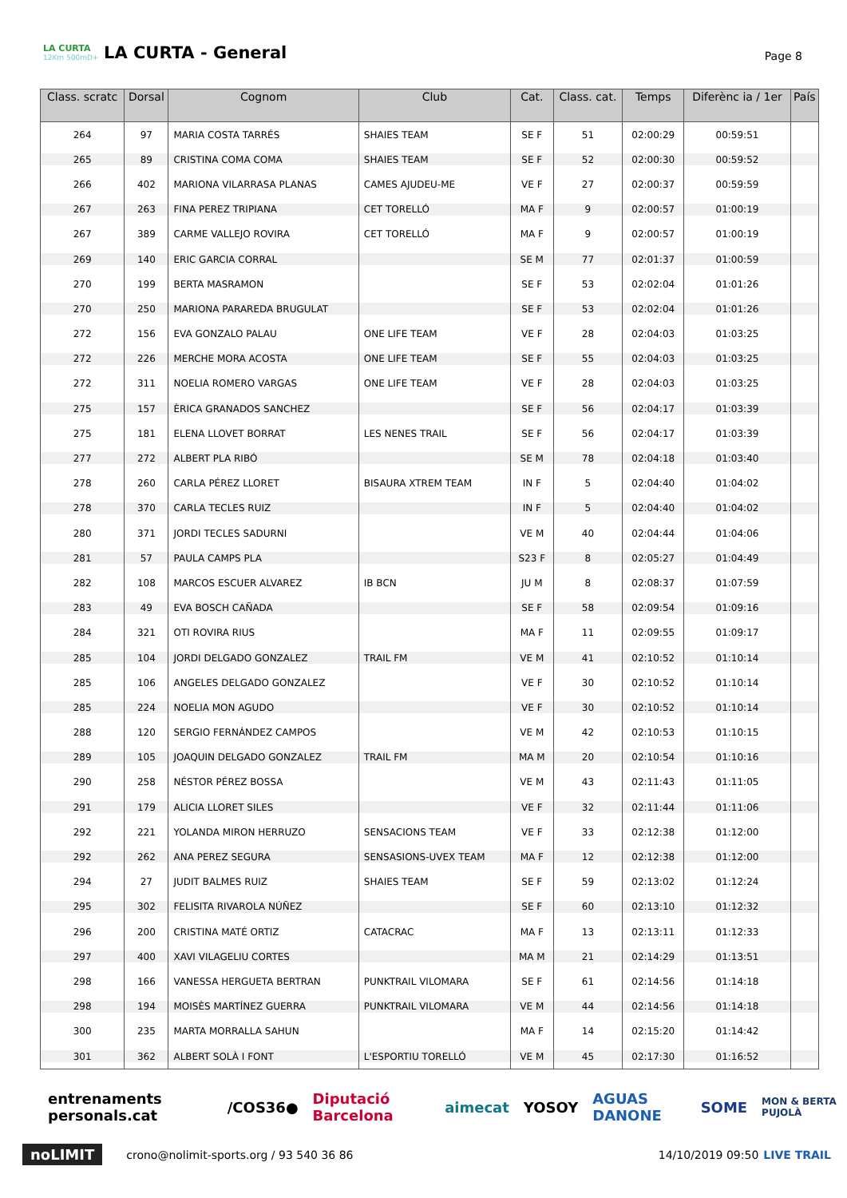LA CURTA
12Km 500mD+
LA CURTA - General
Page 8
| Class. scratc | Dorsal | Cognom | Club | Cat. | Class. cat. | Temps | Diferènc ia / 1er | País |
| --- | --- | --- | --- | --- | --- | --- | --- | --- |
| 264 | 97 | MARIA COSTA TARRÉS | SHAIES TEAM | SE F | 51 | 02:00:29 | 00:59:51 | |
| 265 | 89 | CRISTINA COMA COMA | SHAIES TEAM | SE F | 52 | 02:00:30 | 00:59:52 | |
| 266 | 402 | MARIONA VILARRASA PLANAS | CAMES AJUDEU-ME | VE F | 27 | 02:00:37 | 00:59:59 | |
| 267 | 263 | FINA PEREZ TRIPIANA | CET TORELLÓ | MA F | 9 | 02:00:57 | 01:00:19 | |
| 267 | 389 | CARME VALLEJO ROVIRA | CET TORELLÓ | MA F | 9 | 02:00:57 | 01:00:19 | |
| 269 | 140 | ERIC GARCIA CORRAL | | SE M | 77 | 02:01:37 | 01:00:59 | |
| 270 | 199 | BERTA MASRAMON | | SE F | 53 | 02:02:04 | 01:01:26 | |
| 270 | 250 | MARIONA PARAREDA BRUGULAT | | SE F | 53 | 02:02:04 | 01:01:26 | |
| 272 | 156 | EVA GONZALO PALAU | ONE LIFE TEAM | VE F | 28 | 02:04:03 | 01:03:25 | |
| 272 | 226 | MERCHE MORA ACOSTA | ONE LIFE TEAM | SE F | 55 | 02:04:03 | 01:03:25 | |
| 272 | 311 | NOELIA ROMERO VARGAS | ONE LIFE TEAM | VE F | 28 | 02:04:03 | 01:03:25 | |
| 275 | 157 | ÈRICA GRANADOS SANCHEZ | | SE F | 56 | 02:04:17 | 01:03:39 | |
| 275 | 181 | ELENA LLOVET BORRAT | LES NENES TRAIL | SE F | 56 | 02:04:17 | 01:03:39 | |
| 277 | 272 | ALBERT PLA RIBÓ | | SE M | 78 | 02:04:18 | 01:03:40 | |
| 278 | 260 | CARLA PÉREZ LLORET | BISAURA XTREM TEAM | IN F | 5 | 02:04:40 | 01:04:02 | |
| 278 | 370 | CARLA TECLES RUIZ | | IN F | 5 | 02:04:40 | 01:04:02 | |
| 280 | 371 | JORDI TECLES SADURNI | | VE M | 40 | 02:04:44 | 01:04:06 | |
| 281 | 57 | PAULA CAMPS PLA | | S23 F | 8 | 02:05:27 | 01:04:49 | |
| 282 | 108 | MARCOS ESCUER ALVAREZ | IB BCN | JU M | 8 | 02:08:37 | 01:07:59 | |
| 283 | 49 | EVA BOSCH CAÑADA | | SE F | 58 | 02:09:54 | 01:09:16 | |
| 284 | 321 | OTI ROVIRA RIUS | | MA F | 11 | 02:09:55 | 01:09:17 | |
| 285 | 104 | JORDI DELGADO GONZALEZ | TRAIL FM | VE M | 41 | 02:10:52 | 01:10:14 | |
| 285 | 106 | ANGELES DELGADO GONZALEZ | | VE F | 30 | 02:10:52 | 01:10:14 | |
| 285 | 224 | NOELIA MON AGUDO | | VE F | 30 | 02:10:52 | 01:10:14 | |
| 288 | 120 | SERGIO FERNÁNDEZ CAMPOS | | VE M | 42 | 02:10:53 | 01:10:15 | |
| 289 | 105 | JOAQUIN DELGADO GONZALEZ | TRAIL FM | MA M | 20 | 02:10:54 | 01:10:16 | |
| 290 | 258 | NÉSTOR PÉREZ BOSSA | | VE M | 43 | 02:11:43 | 01:11:05 | |
| 291 | 179 | ALICIA LLORET SILES | | VE F | 32 | 02:11:44 | 01:11:06 | |
| 292 | 221 | YOLANDA MIRON HERRUZO | SENSACIONS TEAM | VE F | 33 | 02:12:38 | 01:12:00 | |
| 292 | 262 | ANA PEREZ SEGURA | SENSASIONS-UVEX TEAM | MA F | 12 | 02:12:38 | 01:12:00 | |
| 294 | 27 | JUDIT BALMES RUIZ | SHAIES TEAM | SE F | 59 | 02:13:02 | 01:12:24 | |
| 295 | 302 | FELISITA RIVAROLA NÚÑEZ | | SE F | 60 | 02:13:10 | 01:12:32 | |
| 296 | 200 | CRISTINA MATÉ ORTIZ | CATACRAC | MA F | 13 | 02:13:11 | 01:12:33 | |
| 297 | 400 | XAVI VILAGELIU CORTES | | MA M | 21 | 02:14:29 | 01:13:51 | |
| 298 | 166 | VANESSA HERGUETA BERTRAN | PUNKTRAIL VILOMARA | SE F | 61 | 02:14:56 | 01:14:18 | |
| 298 | 194 | MOISÈS MARTÍNEZ GUERRA | PUNKTRAIL VILOMARA | VE M | 44 | 02:14:56 | 01:14:18 | |
| 300 | 235 | MARTA MORRALLA SAHUN | | MA F | 14 | 02:15:20 | 01:14:42 | |
| 301 | 362 | ALBERT SOLÀ I FONT | L'ESPORTIU TORELLÓ | VE M | 45 | 02:17:30 | 01:16:52 | |
entrenaments personals.cat /COS36● Diputació Barcelona aimecat YOSOY AGUAS DANONE SOME MON & BERTA PUJOLÀ
noLIMIT crono@nolimit-sports.org / 93 540 36 86 14/10/2019 09:50 LIVE TRAIL